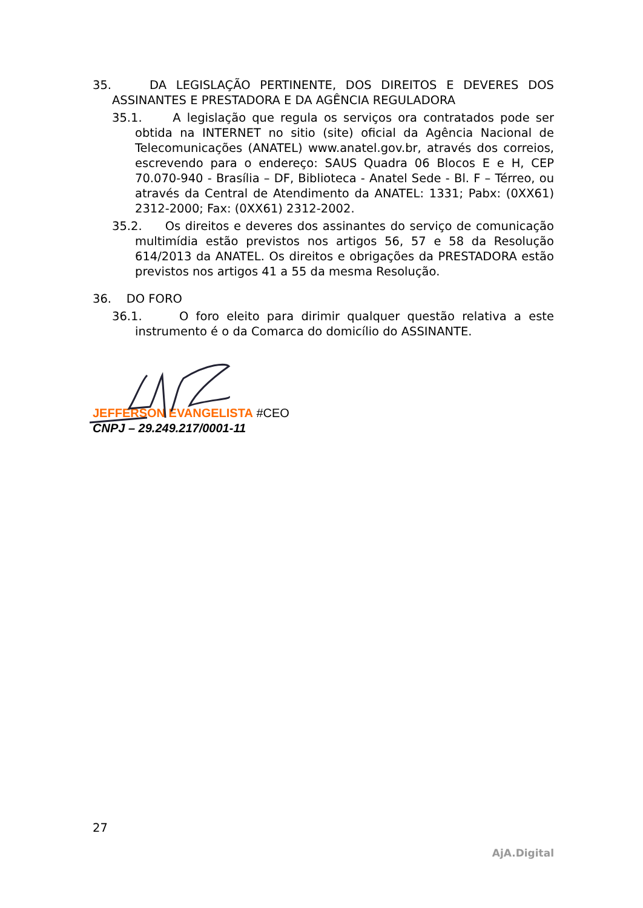35. DA LEGISLAÇÃO PERTINENTE, DOS DIREITOS E DEVERES DOS ASSINANTES E PRESTADORA E DA AGÊNCIA REGULADORA
35.1. A legislação que regula os serviços ora contratados pode ser obtida na INTERNET no sitio (site) oficial da Agência Nacional de Telecomunicações (ANATEL) www.anatel.gov.br, através dos correios, escrevendo para o endereço: SAUS Quadra 06 Blocos E e H, CEP 70.070-940 - Brasília – DF, Biblioteca - Anatel Sede - Bl. F – Térreo, ou através da Central de Atendimento da ANATEL: 1331; Pabx: (0XX61) 2312-2000; Fax: (0XX61) 2312-2002.
35.2. Os direitos e deveres dos assinantes do serviço de comunicação multimídia estão previstos nos artigos 56, 57 e 58 da Resolução 614/2013 da ANATEL. Os direitos e obrigações da PRESTADORA estão previstos nos artigos 41 a 55 da mesma Resolução.
36. DO FORO
36.1. O foro eleito para dirimir qualquer questão relativa a este instrumento é o da Comarca do domicílio do ASSINANTE.
JEFFERSON EVANGELISTA #CEO
CNPJ – 29.249.217/0001-11
27
AjA.Digital